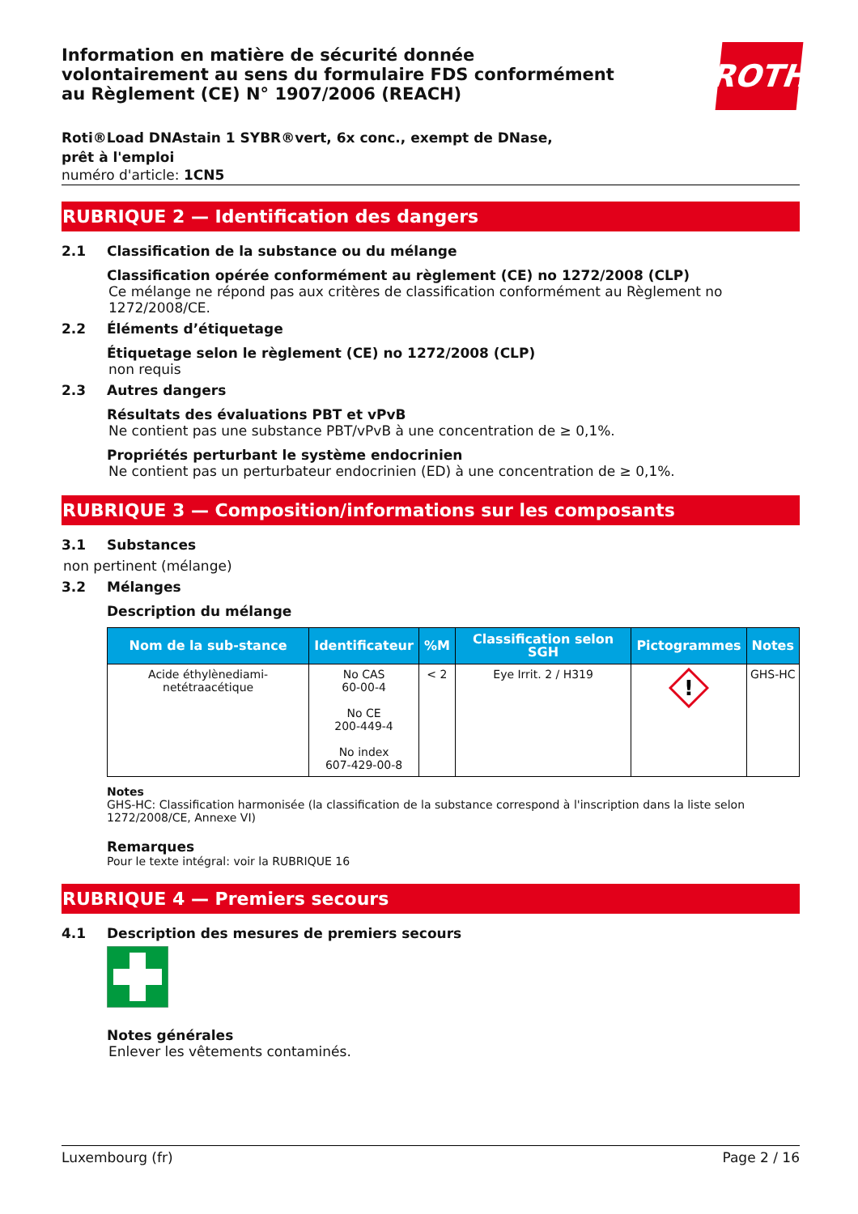Information en matière de sécurité donnée
volontairement au sens du formulaire FDS conformément
au Règlement (CE) N° 1907/2006 (REACH)
ROTH
Roti®Load DNAstain 1 SYBR®vert, 6x conc., exempt de DNase, prêt à l'emploi
numéro d'article: 1CN5
RUBRIQUE 2 — Identification des dangers
2.1 Classification de la substance ou du mélange
Classification opérée conformément au règlement (CE) no 1272/2008 (CLP)
Ce mélange ne répond pas aux critères de classification conformément au Règlement no 1272/2008/CE.
2.2 Éléments d’étiquetage
Étiquetage selon le règlement (CE) no 1272/2008 (CLP)
non requis
2.3 Autres dangers
Résultats des évaluations PBT et vPvB
Ne contient pas une substance PBT/vPvB à une concentration de ≥ 0,1%.
Propriétés perturbant le système endocrinien
Ne contient pas un perturbateur endocrinien (ED) à une concentration de ≥ 0,1%.
RUBRIQUE 3 — Composition/informations sur les composants
3.1 Substances
non pertinent (mélange)
3.2 Mélanges
Description du mélange
| Nom de la sub-stance | Identificateur | %M | Classification selon SGH | Pictogrammes | Notes |
| --- | --- | --- | --- | --- | --- |
| Acide éthylènediami-netétraacétique | No CAS 60-00-4 No CE 200-449-4 No index 607-429-00-8 | < 2 | Eye Irrit. 2 / H319 | ! | GHS-HC |
Notes
GHS-HC: Classification harmonisée (la classification de la substance correspond à l'inscription dans la liste selon 1272/2008/CE, Annexe VI)
Remarques
Pour le texte intégral: voir la RUBRIQUE 16
RUBRIQUE 4 — Premiers secours
4.1 Description des mesures de premiers secours
Notes générales
Enlever les vêtements contaminés.
Luxembourg (fr) Page 2 / 16